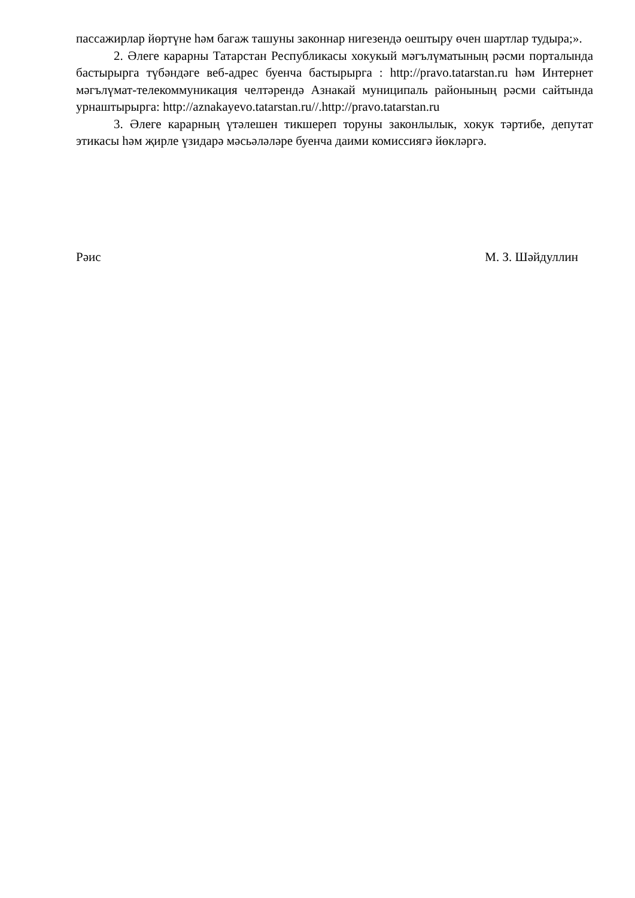пассажирлар йөртүне һәм багаж ташуны законнар нигезендә оештыру өчен шартлар тудыра;».
2. Әлеге карарны Татарстан Республикасы хокукый мәгълүматының рәсми порталында бастырырга түбәндәге веб-адрес буенча бастырырга : http://pravo.tatarstan.ru һәм Интернет мәгълүмат-телекоммуникация челтәрендә Азнакай муниципаль районының рәсми сайтында урнаштырырга: http://aznakayevo.tatarstan.ru//.http://pravo.tatarstan.ru
3. Әлеге карарның үтәлешен тикшереп торуны законлылык, хокук тәртибе, депутат этикасы һәм җирле үзидарә мәсьәләләре буенча даими комиссиягә йөкләргә.
Рәис М. З. Шәйдуллин